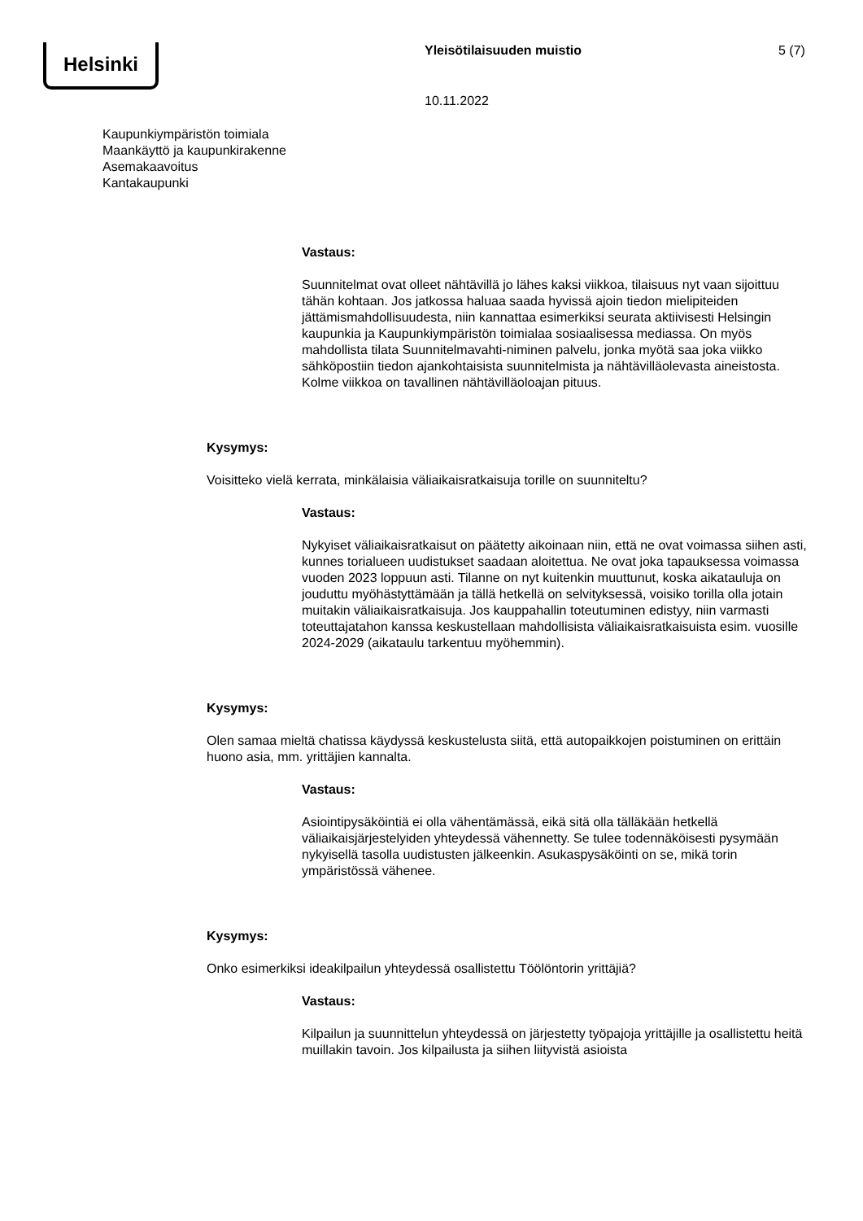Helsinki Yleisötilaisuuden muistio 5 (7)
10.11.2022
Kaupunkiympäristön toimiala
Maankäyttö ja kaupunkirakenne
Asemakaavoitus
Kantakaupunki
Vastaus:
Suunnitelmat ovat olleet nähtävillä jo lähes kaksi viikkoa, tilaisuus nyt vaan sijoittuu tähän kohtaan. Jos jatkossa haluaa saada hyvissä ajoin tiedon mielipiteiden jättämismahdollisuudesta, niin kannattaa esimerkiksi seurata aktiivisesti Helsingin kaupunkia ja Kaupunkiympäristön toimialaa sosiaalisessa mediassa. On myös mahdollista tilata Suunnitelmavahti-niminen palvelu, jonka myötä saa joka viikko sähköpostiin tiedon ajankohtaisista suunnitelmista ja nähtävilläolevasta aineistosta. Kolme viikkoa on tavallinen nähtävilläoloajan pituus.
Kysymys:
Voisitteko vielä kerrata, minkälaisia väliaikaisratkaisuja torille on suunniteltu?
Vastaus:
Nykyiset väliaikaisratkaisut on päätetty aikoinaan niin, että ne ovat voimassa siihen asti, kunnes torialueen uudistukset saadaan aloitettua. Ne ovat joka tapauksessa voimassa vuoden 2023 loppuun asti. Tilanne on nyt kuitenkin muuttunut, koska aikatauluja on jouduttu myöhästyttämään ja tällä hetkellä on selvityksessä, voisiko torilla olla jotain muitakin väliaikaisratkaisuja. Jos kauppahallin toteutuminen edistyy, niin varmasti toteuttajatahon kanssa keskustellaan mahdollisista väliaikaisratkaisuista esim. vuosille 2024-2029 (aikataulu tarkentuu myöhemmin).
Kysymys:
Olen samaa mieltä chatissa käydyssä keskustelusta siitä, että autopaikkojen poistuminen on erittäin huono asia, mm. yrittäjien kannalta.
Vastaus:
Asiointipysäköintiä ei olla vähentämässä, eikä sitä olla tälläkään hetkellä väliaikaisjärjestelyiden yhteydessä vähennetty. Se tulee todennäköisesti pysymään nykyisellä tasolla uudistusten jälkeenkin. Asukaspysäköinti on se, mikä torin ympäristössä vähenee.
Kysymys:
Onko esimerkiksi ideakilpailun yhteydessä osallistettu Töölöntorin yrittäjiä?
Vastaus:
Kilpailun ja suunnittelun yhteydessä on järjestetty työpajoja yrittäjille ja osallistettu heitä muillakin tavoin. Jos kilpailusta ja siihen liityvistä asioista